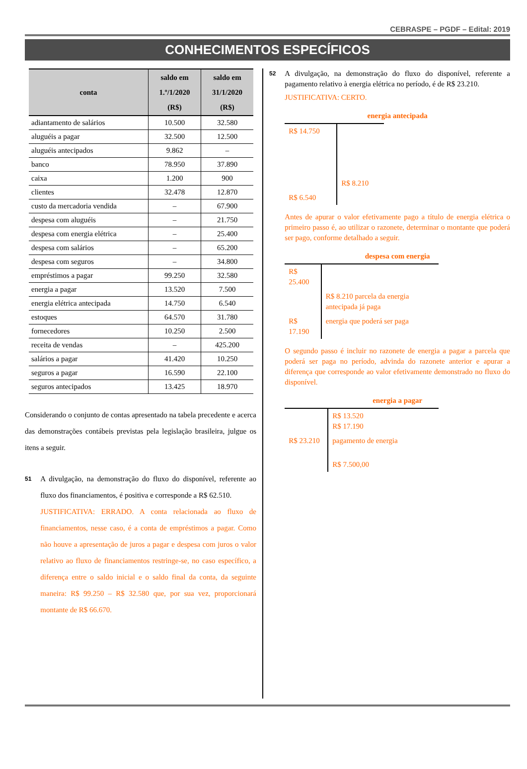CEBRASPE – PGDF – Edital: 2019
CONHECIMENTOS ESPECÍFICOS
| conta | saldo em 1.º/1/2020 (R$) | saldo em 31/1/2020 (R$) |
| --- | --- | --- |
| adiantamento de salários | 10.500 | 32.580 |
| aluguéis a pagar | 32.500 | 12.500 |
| aluguéis antecipados | 9.862 | – |
| banco | 78.950 | 37.890 |
| caixa | 1.200 | 900 |
| clientes | 32.478 | 12.870 |
| custo da mercadoria vendida | – | 67.900 |
| despesa com aluguéis | – | 21.750 |
| despesa com energia elétrica | – | 25.400 |
| despesa com salários | – | 65.200 |
| despesa com seguros | – | 34.800 |
| empréstimos a pagar | 99.250 | 32.580 |
| energia a pagar | 13.520 | 7.500 |
| energia elétrica antecipada | 14.750 | 6.540 |
| estoques | 64.570 | 31.780 |
| fornecedores | 10.250 | 2.500 |
| receita de vendas | – | 425.200 |
| salários a pagar | 41.420 | 10.250 |
| seguros a pagar | 16.590 | 22.100 |
| seguros antecipados | 13.425 | 18.970 |
Considerando o conjunto de contas apresentado na tabela precedente e acerca das demonstrações contábeis previstas pela legislação brasileira, julgue os itens a seguir.
51
A divulgação, na demonstração do fluxo do disponível, referente ao fluxo dos financiamentos, é positiva e corresponde a R$ 62.510.
JUSTIFICATIVA: ERRADO. A conta relacionada ao fluxo de financiamentos, nesse caso, é a conta de empréstimos a pagar. Como não houve a apresentação de juros a pagar e despesa com juros o valor relativo ao fluxo de financiamentos restringe-se, no caso específico, a diferença entre o saldo inicial e o saldo final da conta, da seguinte maneira: R$ 99.250 – R$ 32.580 que, por sua vez, proporcionará montante de R$ 66.670.
52
A divulgação, na demonstração do fluxo do disponível, referente a pagamento relativo à energia elétrica no período, é de R$ 23.210.
JUSTIFICATIVA: CERTO.
energia antecipada
| R$ 14.750 | R$ 8.210 |
| R$ 6.540 | |
Antes de apurar o valor efetivamente pago a título de energia elétrica o primeiro passo é, ao utilizar o razonete, determinar o montante que poderá ser pago, conforme detalhado a seguir.
despesa com energia
| R$ 25.400 | |
| | R$ 8.210 parcela da energia antecipada já paga |
| R$ 17.190 | energia que poderá ser paga |
O segundo passo é incluir no razonete de energia a pagar a parcela que poderá ser paga no período, advinda do razonete anterior e apurar a diferença que corresponde ao valor efetivamente demonstrado no fluxo do disponível.
energia a pagar
| | R$ 13.520 R$ 17.190 |
| R$ 23.210 | pagamento de energia |
| | R$ 7.500,00 |